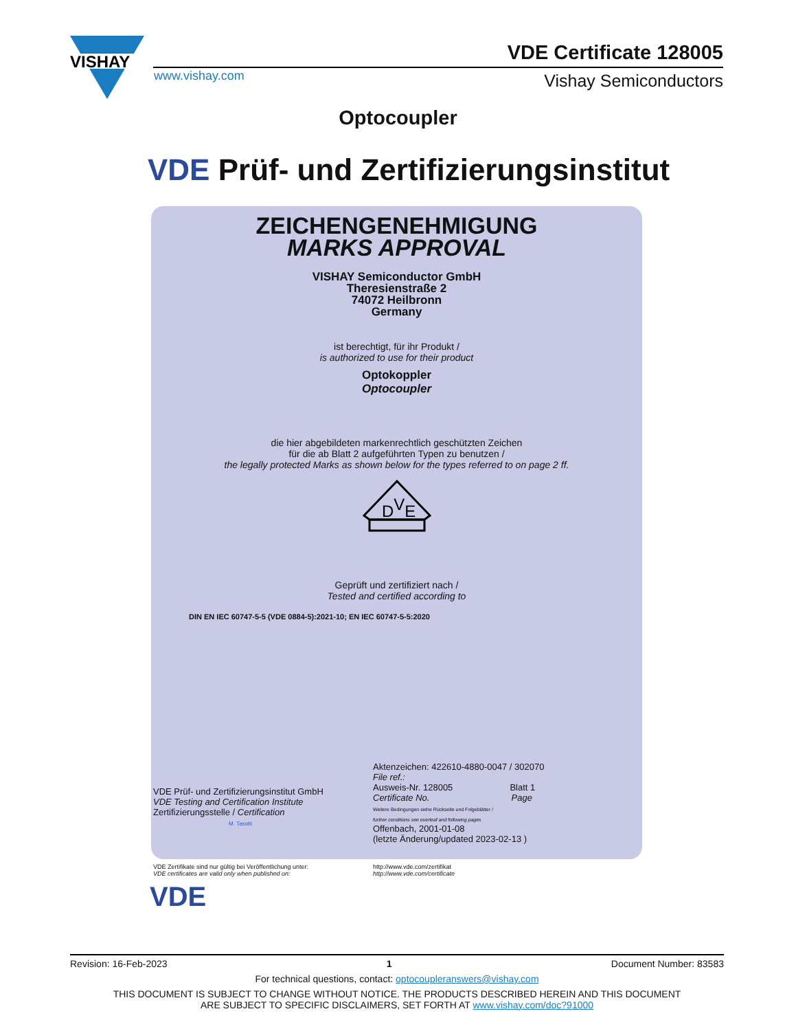VISHAY
www.vishay.com
VDE Certificate 128005
Vishay Semiconductors
Optocoupler
VDE Prüf- und Zertifizierungsinstitut
ZEICHENGENEHMIGUNG
MARKS APPROVAL
VISHAY Semiconductor GmbH
Theresienstraße 2
74072 Heilbronn
Germany
ist berechtigt, für ihr Produkt /
is authorized to use for their product
Optokoppler
Optocoupler
die hier abgebildeten markenrechtlich geschützten Zeichen
für die ab Blatt 2 aufgeführten Typen zu benutzen /
the legally protected Marks as shown below for the types referred to on page 2 ff.
DVE
Geprüft und zertifiziert nach /
Tested and certified according to
DIN EN IEC 60747-5-5 (VDE 0884-5):2021-10; EN IEC 60747-5-5:2020
VDE Prüf- und Zertifizierungsinstitut GmbH
VDE Testing and Certification Institute
Zertifizierungsstelle / Certification
M. Tasotti
Aktenzeichen: 422610-4880-0047 / 302070
File ref.:
Ausweis-Nr. 128005 Blatt 1
Certificate No. Page
Weitere Bedingungen siehe Rückseite und Folgeblätter /
further conditions see overleaf and following pages
Offenbach, 2001-01-08
(letzte Änderung/updated 2023-02-13 )
VDE Zertifikate sind nur gültig bei Veröffentlichung unter:
VDE certificates are valid only when published on:
http://www.vde.com/zertifikat
http://www.vde.com/certificate
VDE
Revision: 16-Feb-2023 1 Document Number: 83583
For technical questions, contact: optocoupleranswers@vishay.com
THIS DOCUMENT IS SUBJECT TO CHANGE WITHOUT NOTICE. THE PRODUCTS DESCRIBED HEREIN AND THIS DOCUMENT
ARE SUBJECT TO SPECIFIC DISCLAIMERS, SET FORTH AT www.vishay.com/doc?91000